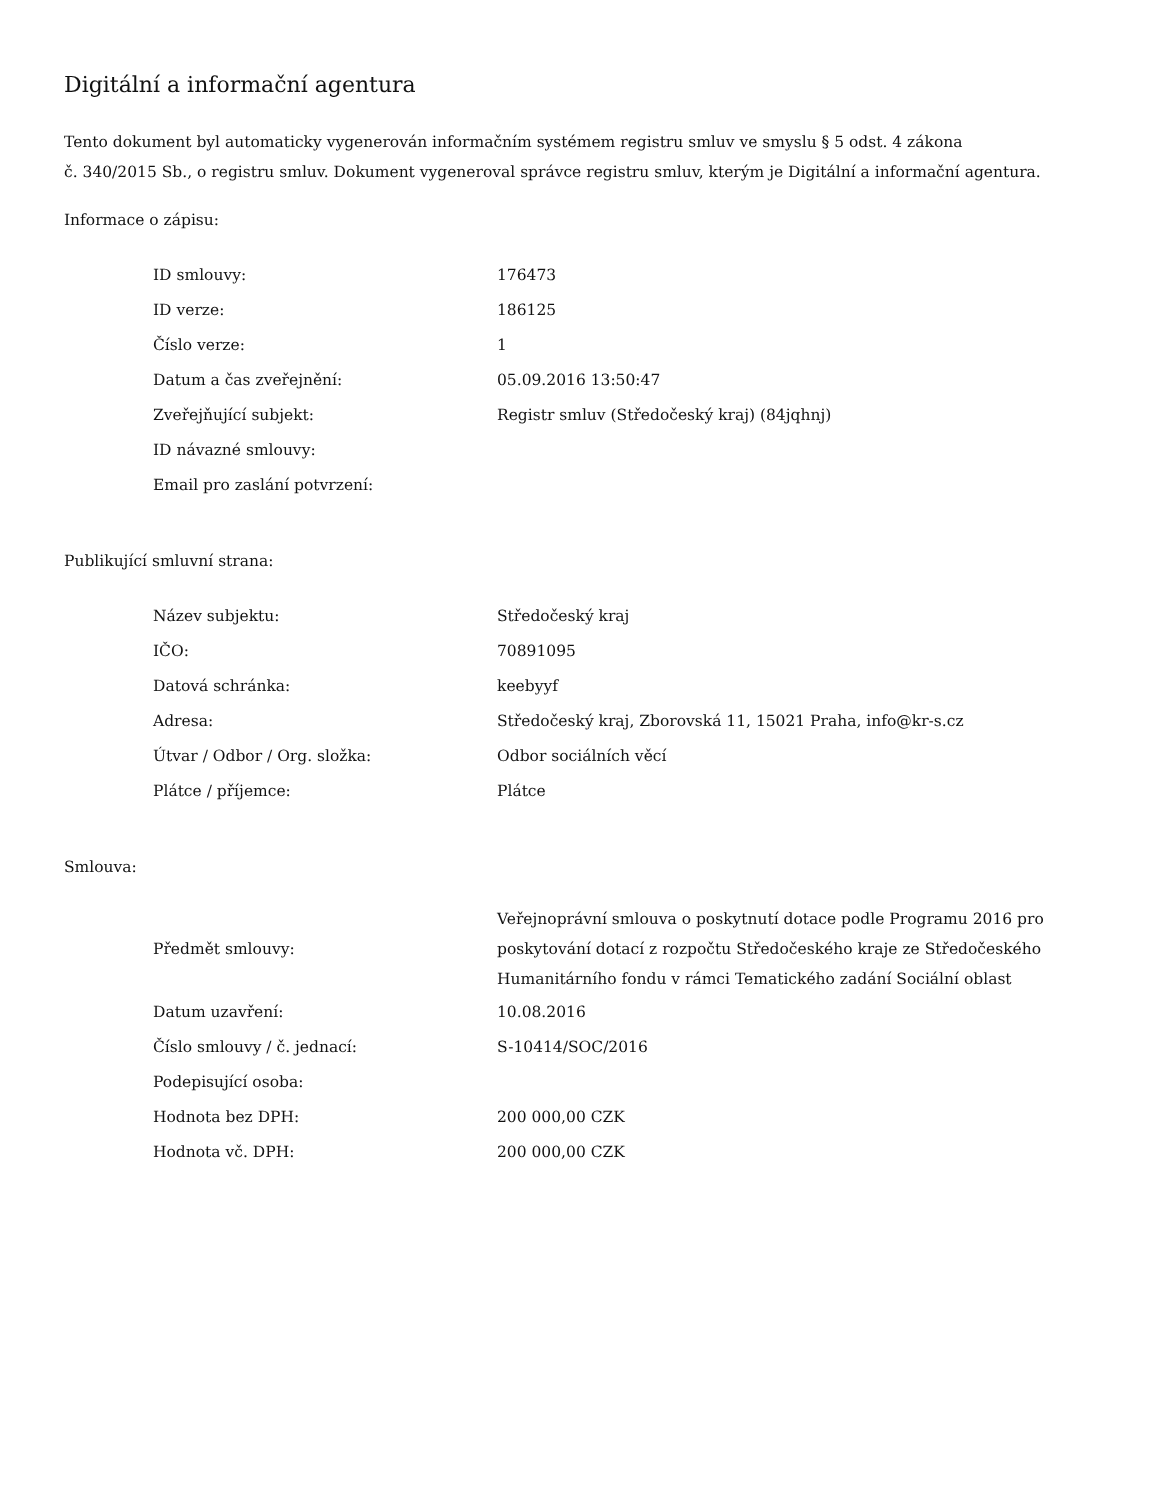Digitální a informační agentura
Tento dokument byl automaticky vygenerován informačním systémem registru smluv ve smyslu § 5 odst. 4 zákona
č. 340/2015 Sb., o registru smluv. Dokument vygeneroval správce registru smluv, kterým je Digitální a informační agentura.
Informace o zápisu:
| ID smlouvy: | 176473 |
| ID verze: | 186125 |
| Číslo verze: | 1 |
| Datum a čas zveřejnění: | 05.09.2016 13:50:47 |
| Zveřejňující subjekt: | Registr smluv (Středočeský kraj) (84jqhnj) |
| ID návazné smlouvy: | |
| Email pro zaslání potvrzení: | |
Publikující smluvní strana:
| Název subjektu: | Středočeský kraj |
| IČO: | 70891095 |
| Datová schránka: | keebyyf |
| Adresa: | Středočeský kraj, Zborovská 11, 15021 Praha, info@kr-s.cz |
| Útvar / Odbor / Org. složka: | Odbor sociálních věcí |
| Plátce / příjemce: | Plátce |
Smlouva:
| Předmět smlouvy: | Veřejnoprávní smlouva o poskytnutí dotace podle Programu 2016 pro poskytování dotací z rozpočtu Středočeského kraje ze Středočeského Humanitárního fondu v rámci Tematického zadání Sociální oblast |
| Datum uzavření: | 10.08.2016 |
| Číslo smlouvy / č. jednací: | S-10414/SOC/2016 |
| Podepisující osoba: | |
| Hodnota bez DPH: | 200 000,00 CZK |
| Hodnota vč. DPH: | 200 000,00 CZK |